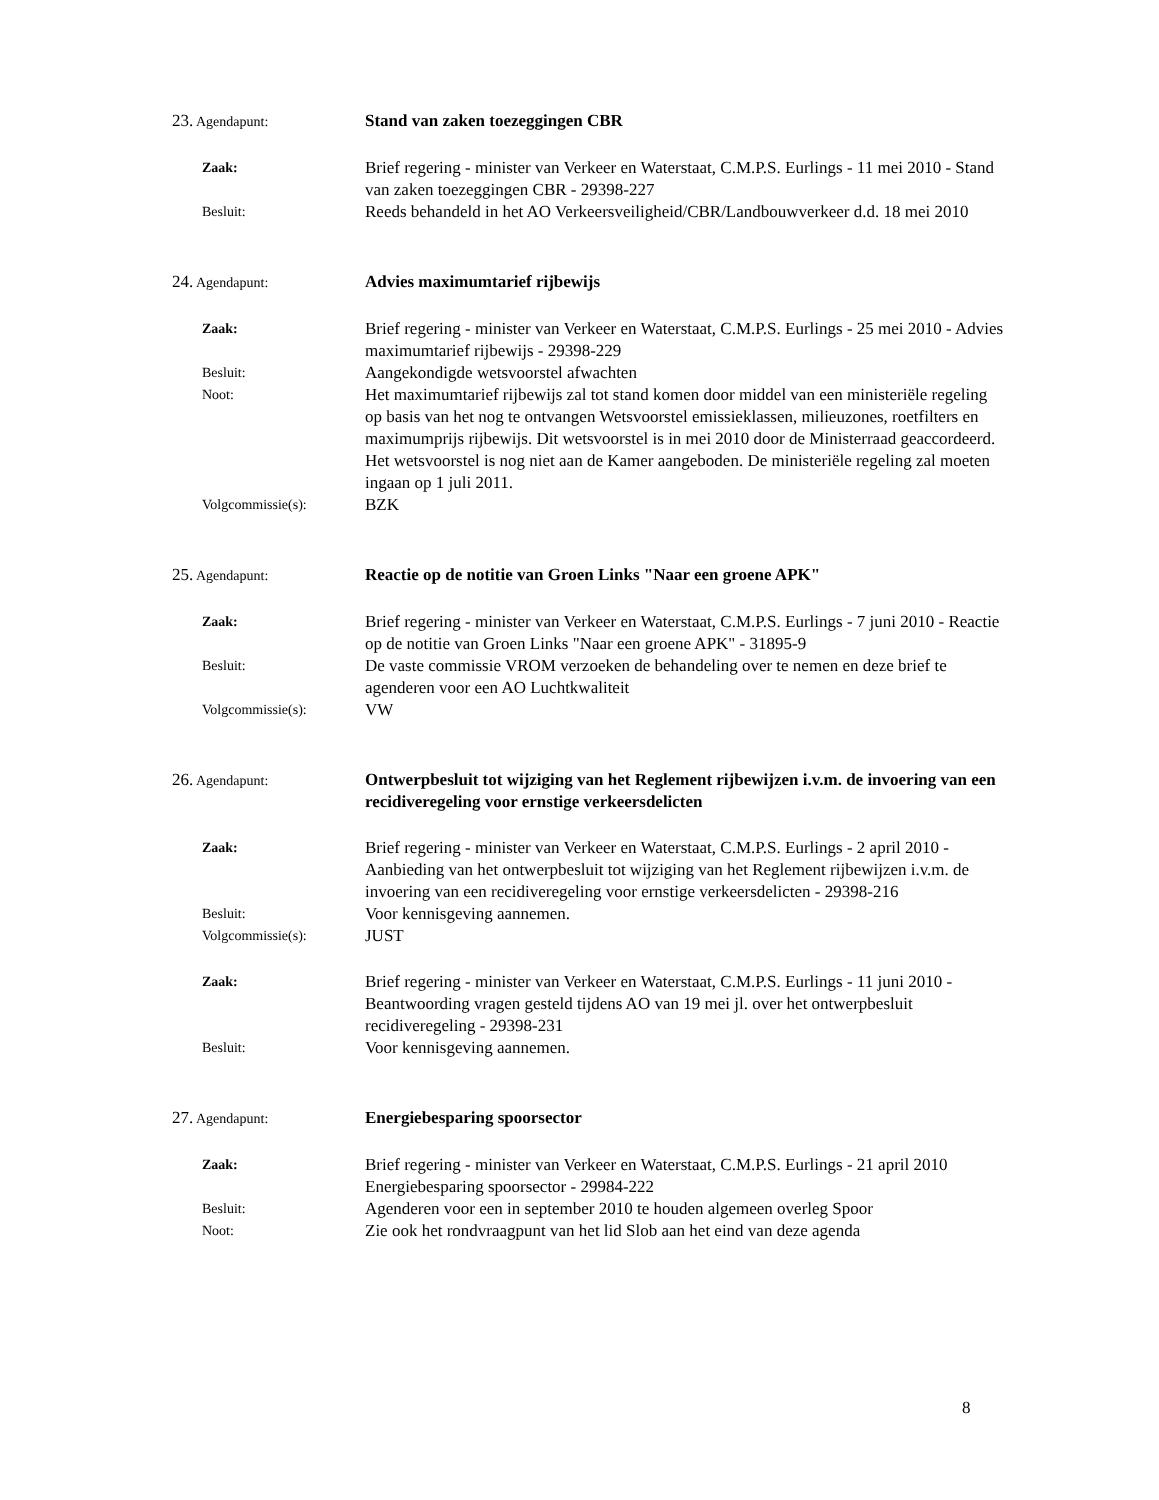23. Agendapunt:
Stand van zaken toezeggingen CBR
Zaak:
Brief regering - minister van Verkeer en Waterstaat, C.M.P.S. Eurlings - 11 mei 2010 - Stand van zaken toezeggingen CBR - 29398-227
Besluit:
Reeds behandeld in het AO Verkeersveiligheid/CBR/Landbouwverkeer d.d. 18 mei 2010
24. Agendapunt:
Advies maximumtarief rijbewijs
Zaak:
Brief regering - minister van Verkeer en Waterstaat, C.M.P.S. Eurlings - 25 mei 2010 - Advies maximumtarief rijbewijs - 29398-229
Besluit:
Aangekondigde wetsvoorstel afwachten
Noot:
Het maximumtarief rijbewijs zal tot stand komen door middel van een ministeriële regeling op basis van het nog te ontvangen Wetsvoorstel emissieklassen, milieuzones, roetfilters en maximumprijs rijbewijs. Dit wetsvoorstel is in mei 2010 door de Ministerraad geaccordeerd. Het wetsvoorstel is nog niet aan de Kamer aangeboden. De ministeriële regeling zal moeten ingaan op 1 juli 2011.
Volgcommissie(s):
BZK
25. Agendapunt:
Reactie op de notitie van Groen Links "Naar een groene APK"
Zaak:
Brief regering - minister van Verkeer en Waterstaat, C.M.P.S. Eurlings - 7 juni 2010 - Reactie op de notitie van Groen Links "Naar een groene APK" - 31895-9
Besluit:
De vaste commissie VROM verzoeken de behandeling over te nemen en deze brief te agenderen voor een AO Luchtkwaliteit
Volgcommissie(s):
VW
26. Agendapunt:
Ontwerpbesluit tot wijziging van het Reglement rijbewijzen i.v.m. de invoering van een recidiveregeling voor ernstige verkeersdelicten
Zaak:
Brief regering - minister van Verkeer en Waterstaat, C.M.P.S. Eurlings - 2 april 2010 - Aanbieding van het ontwerpbesluit tot wijziging van het Reglement rijbewijzen i.v.m. de invoering van een recidiveregeling voor ernstige verkeersdelicten - 29398-216
Besluit:
Voor kennisgeving aannemen.
Volgcommissie(s):
JUST
Zaak:
Brief regering - minister van Verkeer en Waterstaat, C.M.P.S. Eurlings - 11 juni 2010 - Beantwoording vragen gesteld tijdens AO van 19 mei jl. over het ontwerpbesluit recidiveregeling - 29398-231
Besluit:
Voor kennisgeving aannemen.
27. Agendapunt:
Energiebesparing spoorsector
Zaak:
Brief regering - minister van Verkeer en Waterstaat, C.M.P.S. Eurlings - 21 april 2010
Energiebesparing spoorsector - 29984-222
Besluit:
Agenderen voor een in september 2010 te houden algemeen overleg Spoor
Noot:
Zie ook het rondvraagpunt van het lid Slob aan het eind van deze agenda
8